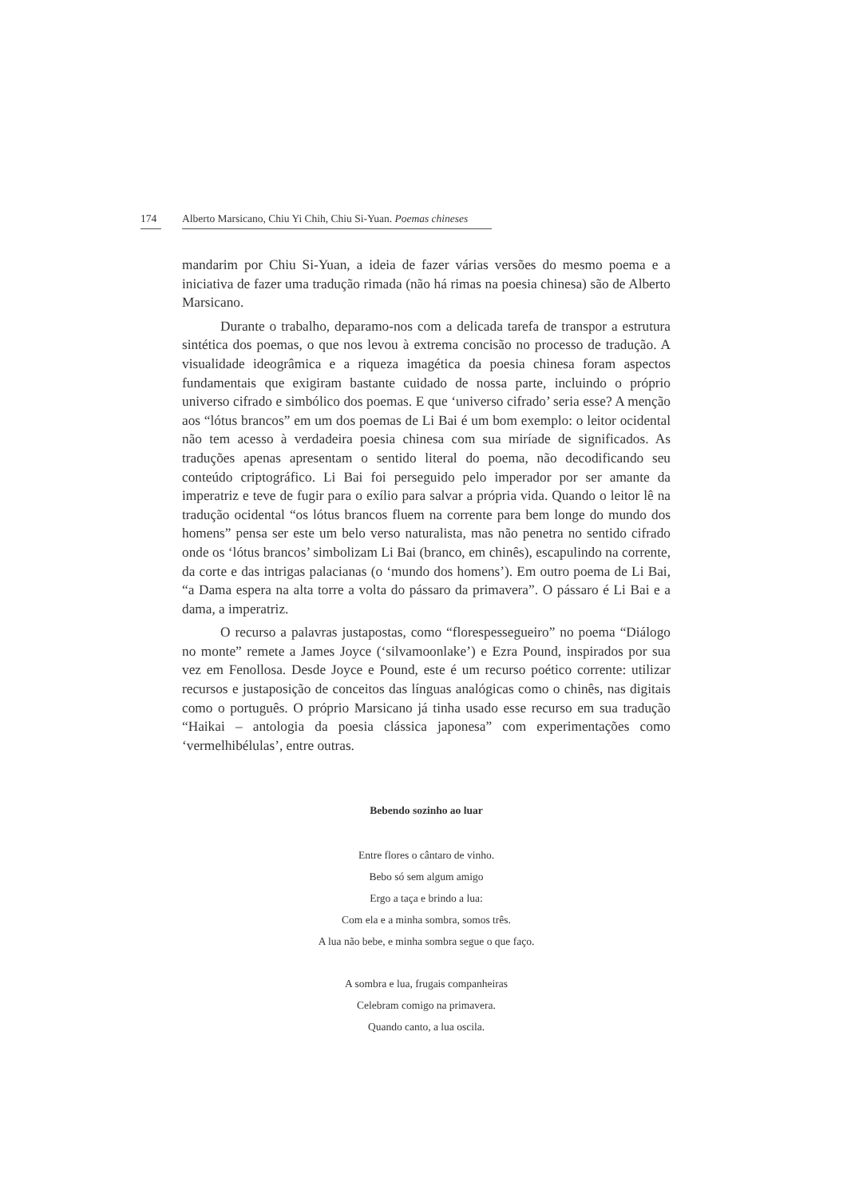174 Alberto Marsicano, Chiu Yi Chih, Chiu Si-Yuan. Poemas chineses
mandarim por Chiu Si-Yuan, a ideia de fazer várias versões do mesmo poema e a iniciativa de fazer uma tradução rimada (não há rimas na poesia chinesa) são de Alberto Marsicano.
Durante o trabalho, deparamo-nos com a delicada tarefa de transpor a estrutura sintética dos poemas, o que nos levou à extrema concisão no processo de tradução. A visualidade ideogrâmica e a riqueza imagética da poesia chinesa foram aspectos fundamentais que exigiram bastante cuidado de nossa parte, incluindo o próprio universo cifrado e simbólico dos poemas. E que ‘universo cifrado’ seria esse? A menção aos “lótus brancos” em um dos poemas de Li Bai é um bom exemplo: o leitor ocidental não tem acesso à verdadeira poesia chinesa com sua miríade de significados. As traduções apenas apresentam o sentido literal do poema, não decodificando seu conteúdo criptográfico. Li Bai foi perseguido pelo imperador por ser amante da imperatriz e teve de fugir para o exílio para salvar a própria vida. Quando o leitor lê na tradução ocidental “os lótus brancos fluem na corrente para bem longe do mundo dos homens” pensa ser este um belo verso naturalista, mas não penetra no sentido cifrado onde os ‘lótus brancos’ simbolizam Li Bai (branco, em chinês), escapulindo na corrente, da corte e das intrigas palacianas (o ‘mundo dos homens’). Em outro poema de Li Bai, “a Dama espera na alta torre a volta do pássaro da primavera”. O pássaro é Li Bai e a dama, a imperatriz.
O recurso a palavras justapostas, como “florespessegueiro” no poema “Diálogo no monte” remete a James Joyce (‘silvamoonlake’) e Ezra Pound, inspirados por sua vez em Fenollosa. Desde Joyce e Pound, este é um recurso poético corrente: utilizar recursos e justaposição de conceitos das línguas analógicas como o chinês, nas digitais como o português. O próprio Marsicano já tinha usado esse recurso em sua tradução “Haikai – antologia da poesia clássica japonesa” com experimentações como ‘vermelhibélulas’, entre outras.
Bebendo sozinho ao luar
Entre flores o cântaro de vinho.
Bebo só sem algum amigo
Ergo a taça e brindo a lua:
Com ela e a minha sombra, somos três.
A lua não bebe, e minha sombra segue o que faço.
A sombra e lua, frugais companheiras
Celebram comigo na primavera.
Quando canto, a lua oscila.